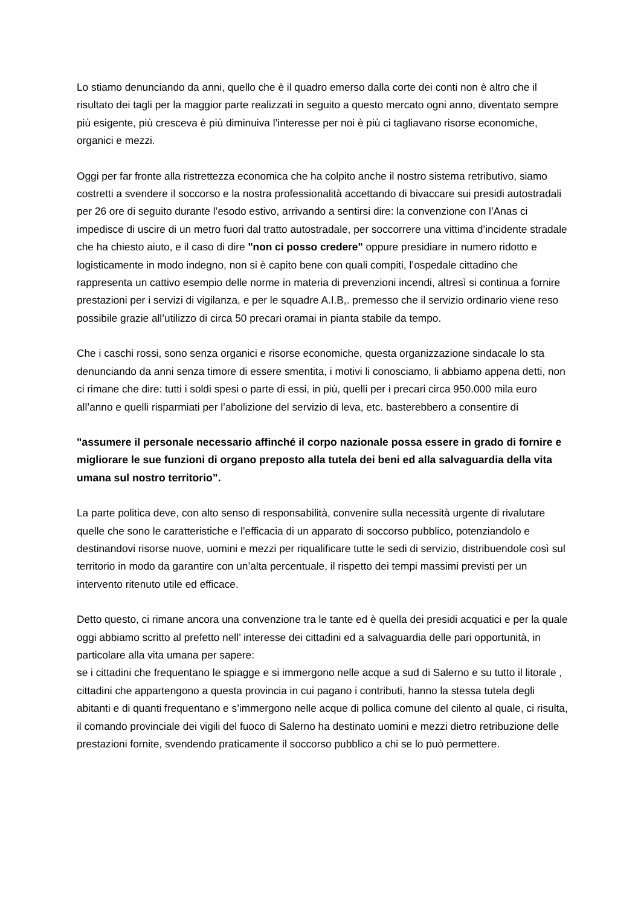Lo stiamo denunciando da anni, quello che è il quadro emerso dalla corte dei conti non è altro che il risultato dei tagli per la maggior parte realizzati in seguito a questo mercato ogni anno, diventato sempre più esigente, più cresceva è più diminuiva l’interesse per noi è più ci tagliavano risorse economiche, organici e mezzi.
Oggi per far fronte alla ristrettezza economica che ha colpito anche il nostro sistema retributivo, siamo costretti a svendere il soccorso e la nostra professionalità accettando di bivaccare sui presidi autostradali per 26 ore di seguito durante l’esodo estivo, arrivando a sentirsi dire: la convenzione con l’Anas ci impedisce di uscire di un metro fuori dal tratto autostradale, per soccorrere una vittima d’incidente stradale che ha chiesto aiuto, e il caso di dire "non ci posso credere" oppure presidiare in numero ridotto e logisticamente in modo indegno, non si è capito bene con quali compiti, l’ospedale cittadino che rappresenta un cattivo esempio delle norme in materia di prevenzioni incendi, altresì si continua a fornire prestazioni per i servizi di vigilanza, e per le squadre A.I.B,. premesso che il servizio ordinario viene reso possibile grazie all’utilizzo di circa 50 precari oramai in pianta stabile da tempo.
Che i caschi rossi, sono senza organici e risorse economiche, questa organizzazione sindacale lo sta denunciando da anni senza timore di essere smentita, i motivi li conosciamo, li abbiamo appena detti, non ci rimane che dire: tutti i soldi spesi o parte di essi, in più, quelli per i precari circa 950.000 mila euro all’anno e quelli risparmiati per l’abolizione del servizio di leva, etc. basterebbero a consentire di
"assumere il personale necessario affinché il corpo nazionale possa essere in grado di fornire e migliorare le sue funzioni di organo preposto alla tutela dei beni ed alla salvaguardia della vita umana sul nostro territorio”.
La parte politica deve, con alto senso di responsabilità, convenire sulla necessità urgente di rivalutare quelle che sono le caratteristiche e l’efficacia di un apparato di soccorso pubblico, potenziandolo e destinandovi risorse nuove, uomini e mezzi per riqualificare tutte le sedi di servizio, distribuendole così sul territorio in modo da garantire con un’alta percentuale, il rispetto dei tempi massimi previsti per un intervento ritenuto utile ed efficace.
Detto questo, ci rimane ancora una convenzione tra le tante ed è quella dei presidi acquatici e per la quale oggi abbiamo scritto al prefetto nell’ interesse dei cittadini ed a salvaguardia delle pari opportunità, in particolare alla vita umana per sapere:
se i cittadini che frequentano le spiagge e si immergono nelle acque a sud di Salerno e su tutto il litorale , cittadini che appartengono a questa provincia in cui pagano i contributi, hanno la stessa tutela degli abitanti e di quanti frequentano e s’immergono nelle acque di pollica comune del cilento al quale, ci risulta, il comando provinciale dei vigili del fuoco di Salerno ha destinato uomini e mezzi dietro retribuzione delle prestazioni fornite, svendendo praticamente il soccorso pubblico a chi se lo può permettere.